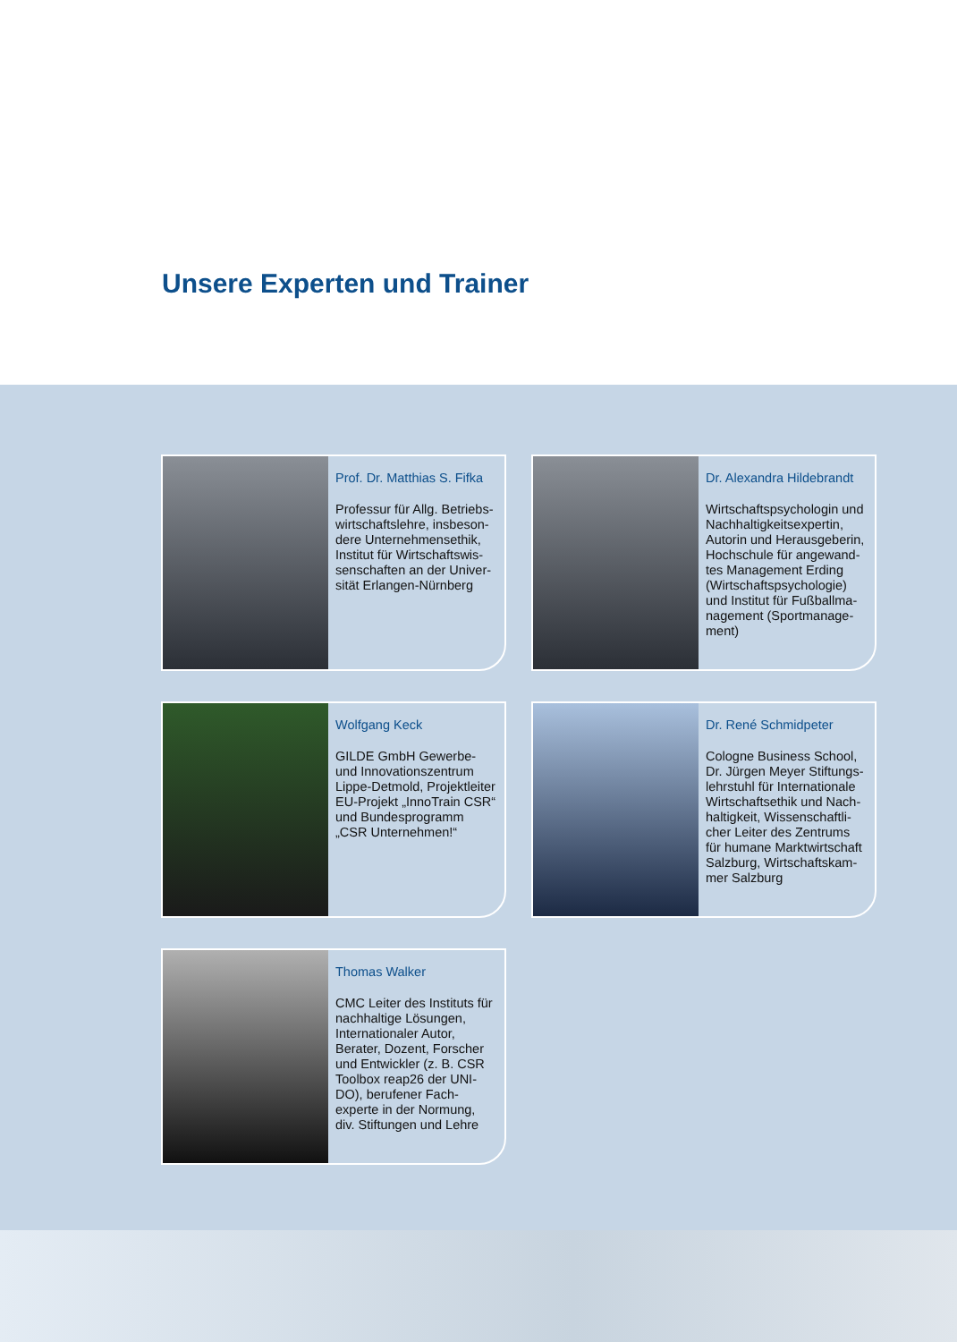Unsere Experten und Trainer
Prof. Dr. Matthias S. Fifka
Professur für Allg. Betriebs-wirtschaftslehre, insbeson-dere Unternehmensethik, Institut für Wirtschaftswis-senschaften an der Univer-sität Erlangen-Nürnberg
Dr. Alexandra Hildebrandt
Wirtschaftspsychologin und Nachhaltigkeitsexpertin, Autorin und Herausgeberin, Hochschule für angewand-tes Management Erding (Wirtschaftspsychologie) und Institut für Fußballma-nagement (Sportmanage-ment)
Wolfgang Keck
GILDE GmbH Gewerbe- und Innovationszentrum Lippe-Detmold, Projektleiter EU-Projekt „InnoTrain CSR“ und Bundesprogramm „CSR Unternehmen!“
Dr. René Schmidpeter
Cologne Business School, Dr. Jürgen Meyer Stiftungs-lehrstuhl für Internationale Wirtschaftsethik und Nach-haltigkeit, Wissenschaftli-cher Leiter des Zentrums für humane Marktwirtschaft Salzburg, Wirtschaftskam-mer Salzburg
Thomas Walker
CMC Leiter des Instituts für nachhaltige Lösungen, Internationaler Autor, Berater, Dozent, Forscher und Entwickler (z. B. CSR Toolbox reap26 der UNI-DO), berufener Fach-experte in der Normung, div. Stiftungen und Lehre